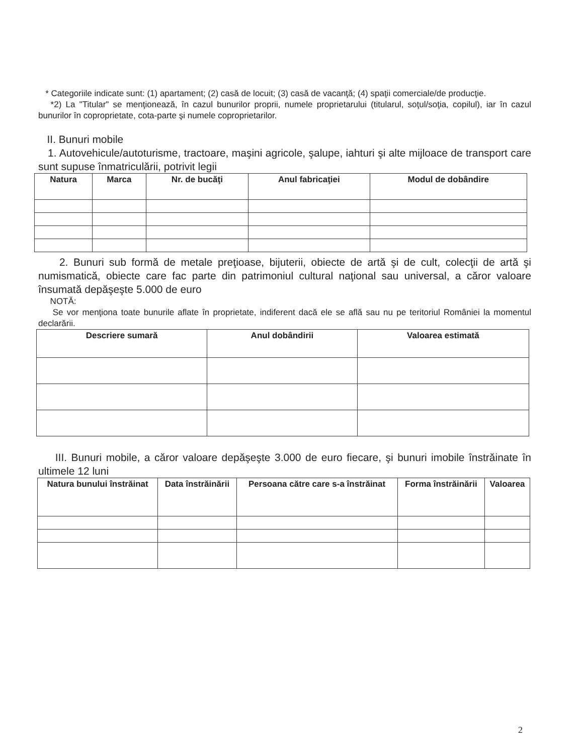* Categoriile indicate sunt: (1) apartament; (2) casă de locuit; (3) casă de vacanţă; (4) spaţii comerciale/de producţie.
*2) La "Titular" se menţionează, în cazul bunurilor proprii, numele proprietarului (titularul, soţul/soţia, copilul), iar în cazul bunurilor în coproprietate, cota-parte şi numele coproprietarilor.
II. Bunuri mobile
1. Autovehicule/autoturisme, tractoare, maşini agricole, şalupe, iahturi şi alte mijloace de transport care sunt supuse înmatriculării, potrivit legii
| Natura | Marca | Nr. de bucăţi | Anul fabricaţiei | Modul de dobândire |
| --- | --- | --- | --- | --- |
2. Bunuri sub formă de metale preţioase, bijuterii, obiecte de artă şi de cult, colecţii de artă şi numismatică, obiecte care fac parte din patrimoniul cultural naţional sau universal, a căror valoare însumată depăşeşte 5.000 de euro
NOTĂ:
Se vor menţiona toate bunurile aflate în proprietate, indiferent dacă ele se află sau nu pe teritoriul României la momentul declarării.
| Descriere sumară | Anul dobândirii | Valoarea estimată |
| --- | --- | --- |
III. Bunuri mobile, a căror valoare depăşeşte 3.000 de euro fiecare, şi bunuri imobile înstrăinate în ultimele 12 luni
| Natura bunului înstrăinat | Data înstrăinării | Persoana către care s-a înstrăinat | Forma înstrăinării | Valoarea |
| --- | --- | --- | --- | --- |
2